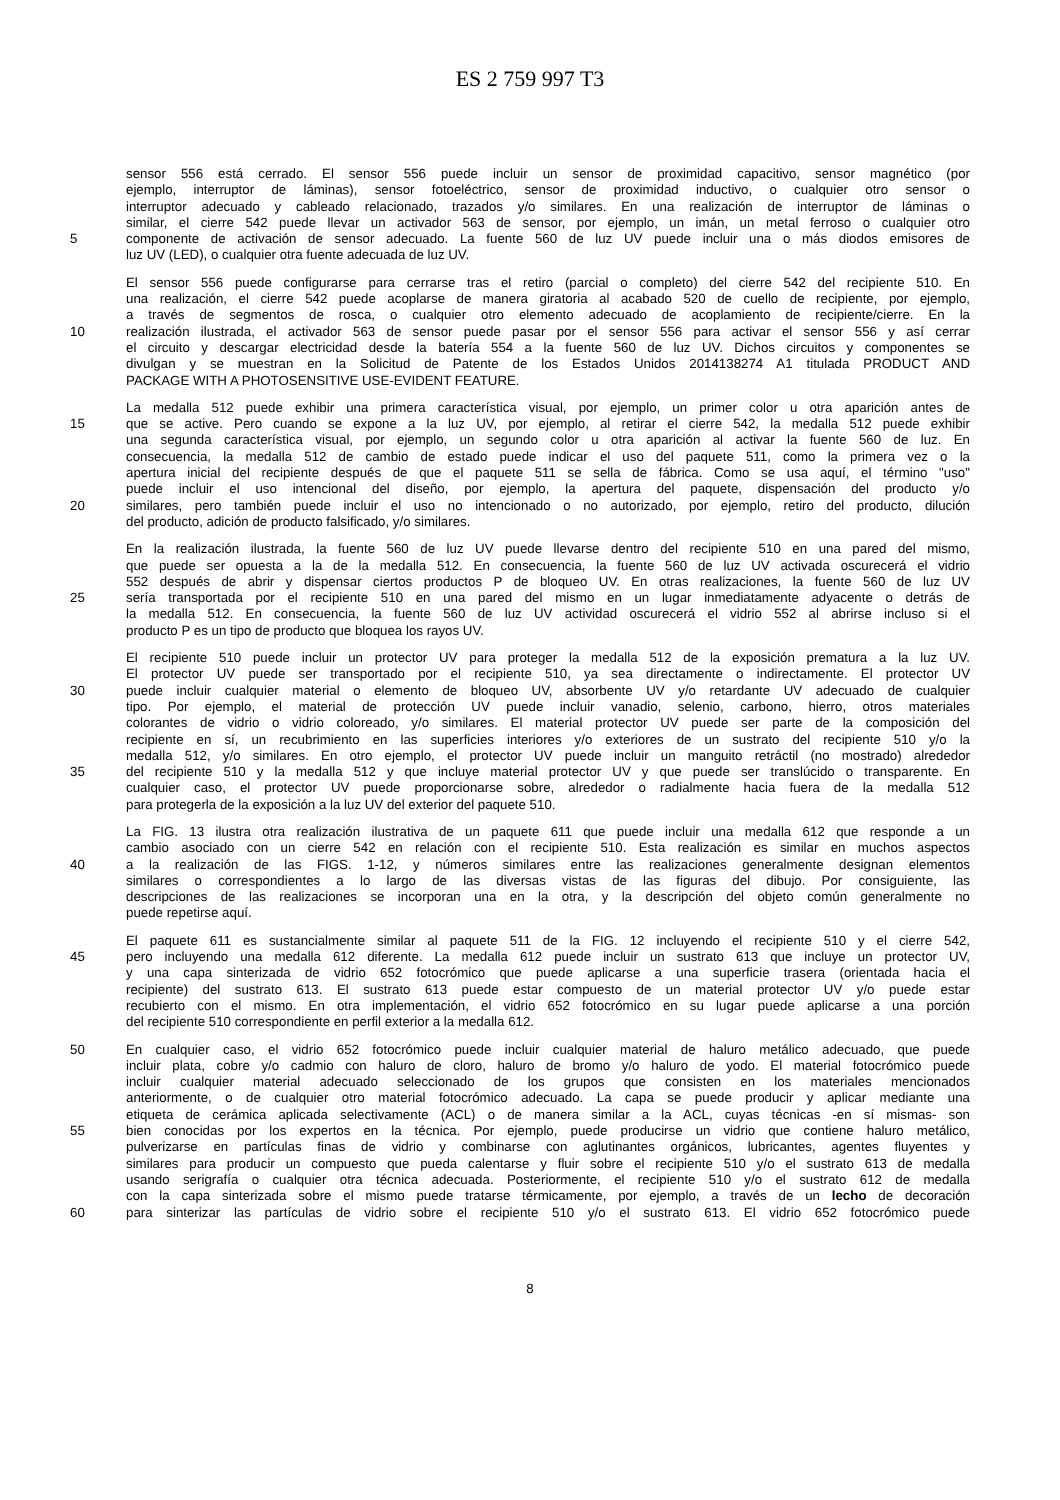ES 2 759 997 T3
sensor 556 está cerrado. El sensor 556 puede incluir un sensor de proximidad capacitivo, sensor magnético (por
ejemplo, interruptor de láminas), sensor fotoeléctrico, sensor de proximidad inductivo, o cualquier otro sensor o
interruptor adecuado y cableado relacionado, trazados y/o similares. En una realización de interruptor de láminas o
similar, el cierre 542 puede llevar un activador 563 de sensor, por ejemplo, un imán, un metal ferroso o cualquier otro
5 componente de activación de sensor adecuado. La fuente 560 de luz UV puede incluir una o más diodos emisores de
luz UV (LED), o cualquier otra fuente adecuada de luz UV.
El sensor 556 puede configurarse para cerrarse tras el retiro (parcial o completo) del cierre 542 del recipiente 510. En
una realización, el cierre 542 puede acoplarse de manera giratoria al acabado 520 de cuello de recipiente, por ejemplo,
a través de segmentos de rosca, o cualquier otro elemento adecuado de acoplamiento de recipiente/cierre. En la
10 realización ilustrada, el activador 563 de sensor puede pasar por el sensor 556 para activar el sensor 556 y así cerrar
el circuito y descargar electricidad desde la batería 554 a la fuente 560 de luz UV. Dichos circuitos y componentes se
divulgan y se muestran en la Solicitud de Patente de los Estados Unidos 2014138274 A1 titulada PRODUCT AND
PACKAGE WITH A PHOTOSENSITIVE USE-EVIDENT FEATURE.
La medalla 512 puede exhibir una primera característica visual, por ejemplo, un primer color u otra aparición antes de
15 que se active. Pero cuando se expone a la luz UV, por ejemplo, al retirar el cierre 542, la medalla 512 puede exhibir
una segunda característica visual, por ejemplo, un segundo color u otra aparición al activar la fuente 560 de luz. En
consecuencia, la medalla 512 de cambio de estado puede indicar el uso del paquete 511, como la primera vez o la
apertura inicial del recipiente después de que el paquete 511 se sella de fábrica. Como se usa aquí, el término "uso"
puede incluir el uso intencional del diseño, por ejemplo, la apertura del paquete, dispensación del producto y/o
20 similares, pero también puede incluir el uso no intencionado o no autorizado, por ejemplo, retiro del producto, dilución
del producto, adición de producto falsificado, y/o similares.
En la realización ilustrada, la fuente 560 de luz UV puede llevarse dentro del recipiente 510 en una pared del mismo,
que puede ser opuesta a la de la medalla 512. En consecuencia, la fuente 560 de luz UV activada oscurecerá el vidrio
552 después de abrir y dispensar ciertos productos P de bloqueo UV. En otras realizaciones, la fuente 560 de luz UV
25 sería transportada por el recipiente 510 en una pared del mismo en un lugar inmediatamente adyacente o detrás de
la medalla 512. En consecuencia, la fuente 560 de luz UV actividad oscurecerá el vidrio 552 al abrirse incluso si el
producto P es un tipo de producto que bloquea los rayos UV.
El recipiente 510 puede incluir un protector UV para proteger la medalla 512 de la exposición prematura a la luz UV.
El protector UV puede ser transportado por el recipiente 510, ya sea directamente o indirectamente. El protector UV
30 puede incluir cualquier material o elemento de bloqueo UV, absorbente UV y/o retardante UV adecuado de cualquier
tipo. Por ejemplo, el material de protección UV puede incluir vanadio, selenio, carbono, hierro, otros materiales
colorantes de vidrio o vidrio coloreado, y/o similares. El material protector UV puede ser parte de la composición del
recipiente en sí, un recubrimiento en las superficies interiores y/o exteriores de un sustrato del recipiente 510 y/o la
medalla 512, y/o similares. En otro ejemplo, el protector UV puede incluir un manguito retráctil (no mostrado) alrededor
35 del recipiente 510 y la medalla 512 y que incluye material protector UV y que puede ser translúcido o transparente. En
cualquier caso, el protector UV puede proporcionarse sobre, alrededor o radialmente hacia fuera de la medalla 512
para protegerla de la exposición a la luz UV del exterior del paquete 510.
La FIG. 13 ilustra otra realización ilustrativa de un paquete 611 que puede incluir una medalla 612 que responde a un
cambio asociado con un cierre 542 en relación con el recipiente 510. Esta realización es similar en muchos aspectos
40 a la realización de las FIGS. 1-12, y números similares entre las realizaciones generalmente designan elementos
similares o correspondientes a lo largo de las diversas vistas de las figuras del dibujo. Por consiguiente, las
descripciones de las realizaciones se incorporan una en la otra, y la descripción del objeto común generalmente no
puede repetirse aquí.
El paquete 611 es sustancialmente similar al paquete 511 de la FIG. 12 incluyendo el recipiente 510 y el cierre 542,
45 pero incluyendo una medalla 612 diferente. La medalla 612 puede incluir un sustrato 613 que incluye un protector UV,
y una capa sinterizada de vidrio 652 fotocrómico que puede aplicarse a una superficie trasera (orientada hacia el
recipiente) del sustrato 613. El sustrato 613 puede estar compuesto de un material protector UV y/o puede estar
recubierto con el mismo. En otra implementación, el vidrio 652 fotocrómico en su lugar puede aplicarse a una porción
del recipiente 510 correspondiente en perfil exterior a la medalla 612.
50 En cualquier caso, el vidrio 652 fotocrómico puede incluir cualquier material de haluro metálico adecuado, que puede
incluir plata, cobre y/o cadmio con haluro de cloro, haluro de bromo y/o haluro de yodo. El material fotocrómico puede
incluir cualquier material adecuado seleccionado de los grupos que consisten en los materiales mencionados
anteriormente, o de cualquier otro material fotocrómico adecuado. La capa se puede producir y aplicar mediante una
etiqueta de cerámica aplicada selectivamente (ACL) o de manera similar a la ACL, cuyas técnicas -en sí mismas- son
55 bien conocidas por los expertos en la técnica. Por ejemplo, puede producirse un vidrio que contiene haluro metálico,
pulverizarse en partículas finas de vidrio y combinarse con aglutinantes orgánicos, lubricantes, agentes fluyentes y
similares para producir un compuesto que pueda calentarse y fluir sobre el recipiente 510 y/o el sustrato 613 de medalla
usando serigrafía o cualquier otra técnica adecuada. Posteriormente, el recipiente 510 y/o el sustrato 612 de medalla
con la capa sinterizada sobre el mismo puede tratarse térmicamente, por ejemplo, a través de un lecho de decoración
60 para sinterizar las partículas de vidrio sobre el recipiente 510 y/o el sustrato 613. El vidrio 652 fotocrómico puede
8